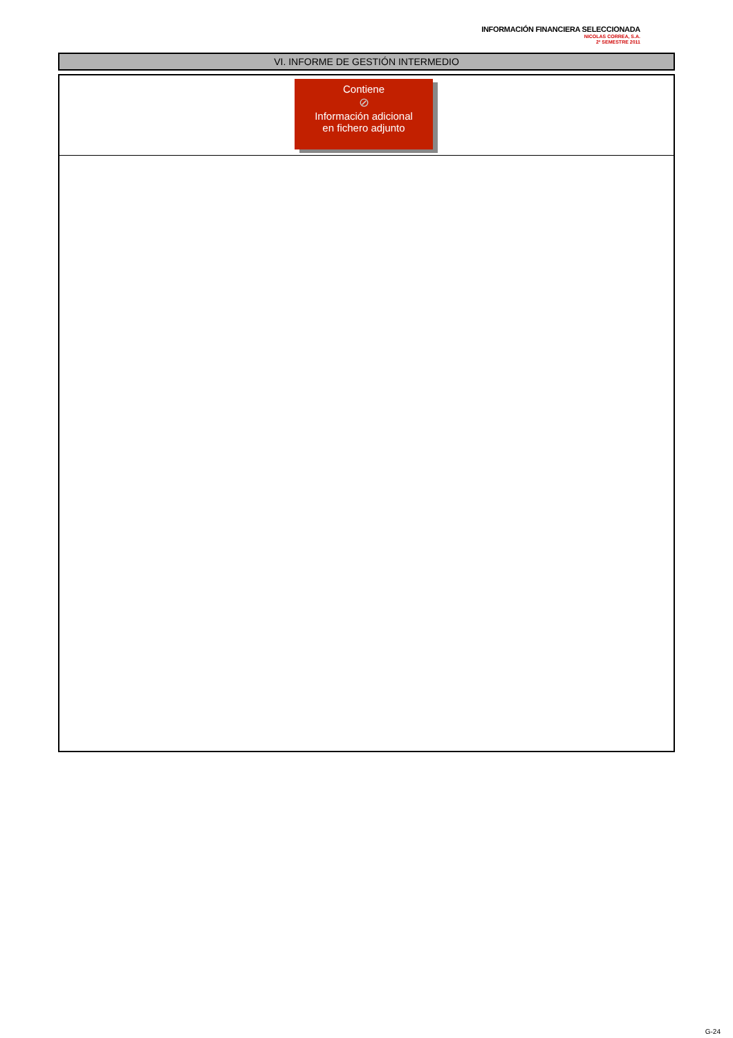INFORMACIÓN FINANCIERA SELECCIONADA
NICOLAS CORREA, S.A.
2º SEMESTRE 2011
VI. INFORME DE GESTIÓN INTERMEDIO
Contiene
⊘
Información adicional
en fichero adjunto
G-24